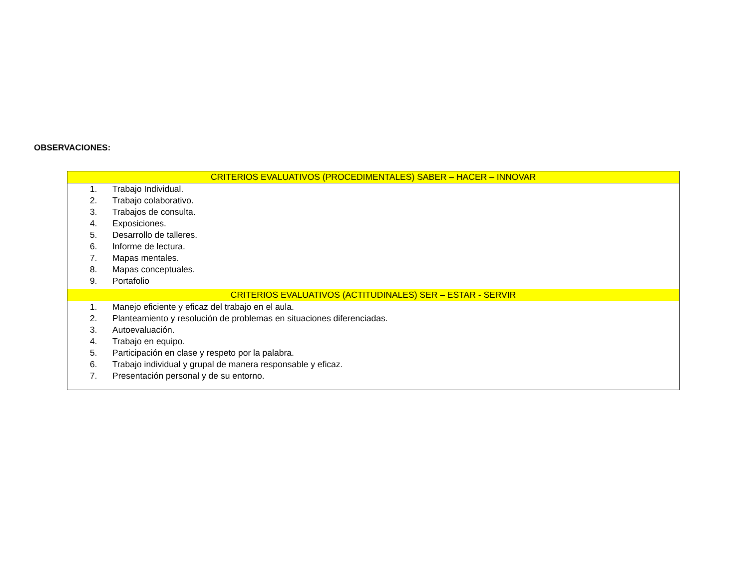OBSERVACIONES:
| CRITERIOS EVALUATIVOS (PROCEDIMENTALES) SABER – HACER – INNOVAR |
| --- |
| 1. Trabajo Individual. 2. Trabajo colaborativo. 3. Trabajos de consulta. 4. Exposiciones. 5. Desarrollo de talleres. 6. Informe de lectura. 7. Mapas mentales. 8. Mapas conceptuales. 9. Portafolio |
| CRITERIOS EVALUATIVOS (ACTITUDINALES) SER – ESTAR - SERVIR |
| 1. Manejo eficiente y eficaz del trabajo en el aula. 2. Planteamiento y resolución de problemas en situaciones diferenciadas. 3. Autoevaluación. 4. Trabajo en equipo. 5. Participación en clase y respeto por la palabra. 6. Trabajo individual y grupal de manera responsable y eficaz. 7. Presentación personal y de su entorno. |